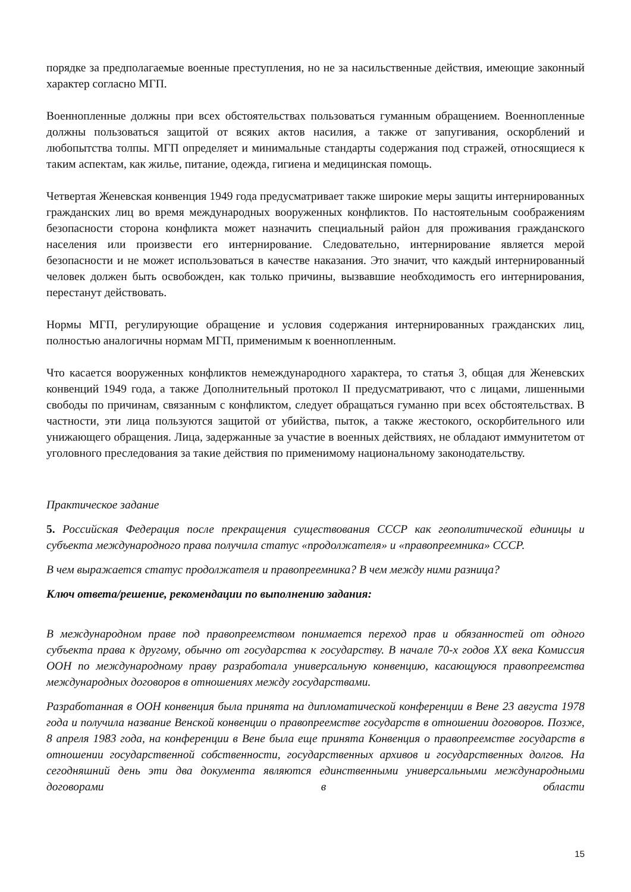порядке за предполагаемые военные преступления, но не за насильственные действия, имеющие законный характер согласно МГП.
Военнопленные должны при всех обстоятельствах пользоваться гуманным обращением. Военнопленные должны пользоваться защитой от всяких актов насилия, а также от запугивания, оскорблений и любопытства толпы. МГП определяет и минимальные стандарты содержания под стражей, относящиеся к таким аспектам, как жилье, питание, одежда, гигиена и медицинская помощь.
Четвертая Женевская конвенция 1949 года предусматривает также широкие меры защиты интернированных гражданских лиц во время международных вооруженных конфликтов. По настоятельным соображениям безопасности сторона конфликта может назначить специальный район для проживания гражданского населения или произвести его интернирование. Следовательно, интернирование является мерой безопасности и не может использоваться в качестве наказания. Это значит, что каждый интернированный человек должен быть освобожден, как только причины, вызвавшие необходимость его интернирования, перестанут действовать.
Нормы МГП, регулирующие обращение и условия содержания интернированных гражданских лиц, полностью аналогичны нормам МГП, применимым к военнопленным.
Что касается вооруженных конфликтов немеждународного характера, то статья 3, общая для Женевских конвенций 1949 года, а также Дополнительный протокол II предусматривают, что с лицами, лишенными свободы по причинам, связанным с конфликтом, следует обращаться гуманно при всех обстоятельствах. В частности, эти лица пользуются защитой от убийства, пыток, а также жестокого, оскорбительного или унижающего обращения. Лица, задержанные за участие в военных действиях, не обладают иммунитетом от уголовного преследования за такие действия по применимому национальному законодательству.
Практическое задание
5. Российская Федерация после прекращения существования СССР как геополитической единицы и субъекта международного права получила статус «продолжателя» и «правопреемника» СССР.
В чем выражается статус продолжателя и правопреемника? В чем между ними разница?
Ключ ответа/решение, рекомендации по выполнению задания:
В международном праве под правопреемством понимается переход прав и обязанностей от одного субъекта права к другому, обычно от государства к государству. В начале 70-х годов XX века Комиссия ООН по международному праву разработала универсальную конвенцию, касающуюся правопреемства международных договоров в отношениях между государствами.
Разработанная в ООН конвенция была принята на дипломатической конференции в Вене 23 августа 1978 года и получила название Венской конвенции о правопреемстве государств в отношении договоров. Позже, 8 апреля 1983 года, на конференции в Вене была еще принята Конвенция о правопреемстве государств в отношении государственной собственности, государственных архивов и государственных долгов. На сегодняшний день эти два документа являются единственными универсальными международными договорами в области
15